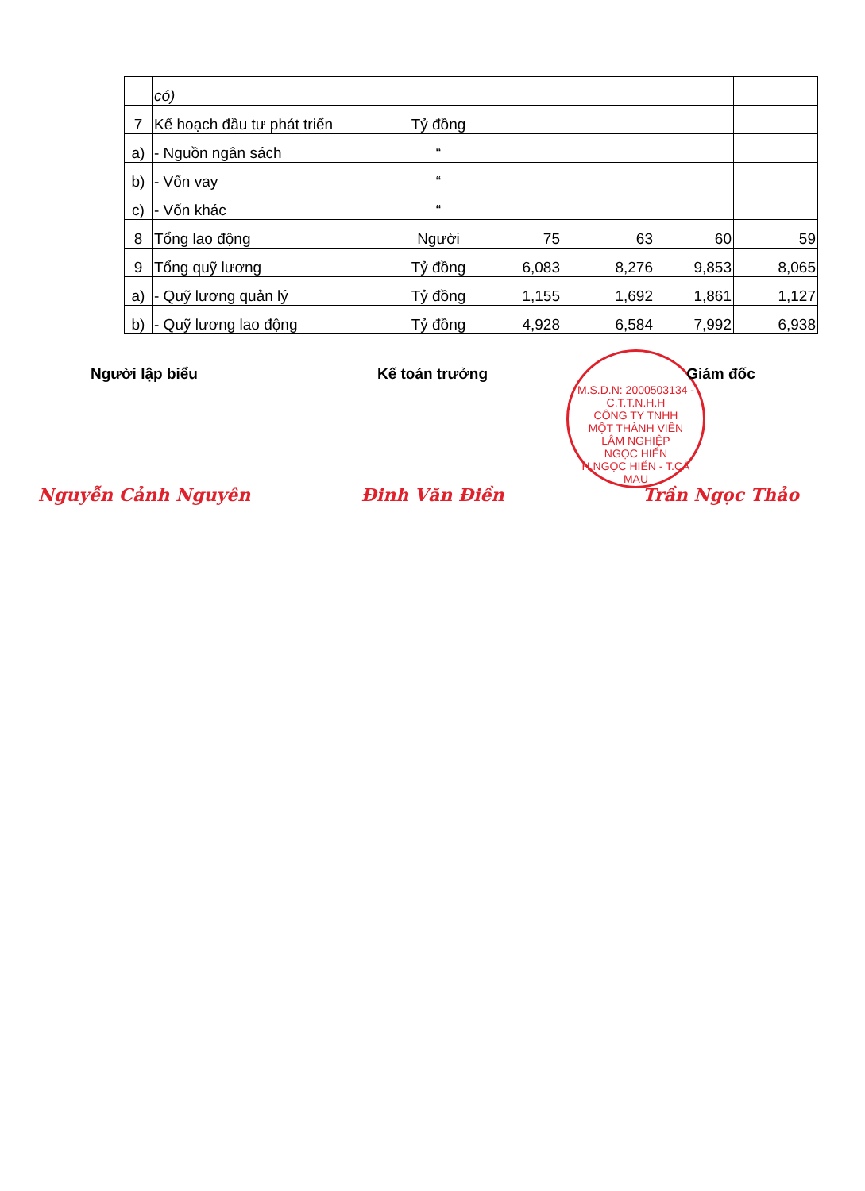| | có) | | | | | |
| 7 | Kế hoạch đầu tư phát triển | Tỷ đồng | | | | |
| a) | - Nguồn ngân sách | “ | | | | |
| b) | - Vốn vay | “ | | | | |
| c) | - Vốn khác | “ | | | | |
| 8 | Tổng lao động | Người | 75 | 63 | 60 | 59 |
| 9 | Tổng quỹ lương | Tỷ đồng | 6,083 | 8,276 | 9,853 | 8,065 |
| a) | - Quỹ lương quản lý | Tỷ đồng | 1,155 | 1,692 | 1,861 | 1,127 |
| b) | - Quỹ lương lao động | Tỷ đồng | 4,928 | 6,584 | 7,992 | 6,938 |
M.S.D.N: 2000503134 - C.T.T.N.H.H
CÔNG TY TNHH
MỘT THÀNH VIÊN
LÂM NGHIỆP
NGỌC HIỂN
H.NGỌC HIỂN - T.CÀ MAU
Người lập biểu Kế toán trưởng Giám đốc
Nguyễn Cảnh Nguyên Đinh Văn Điền Trần Ngọc Thảo